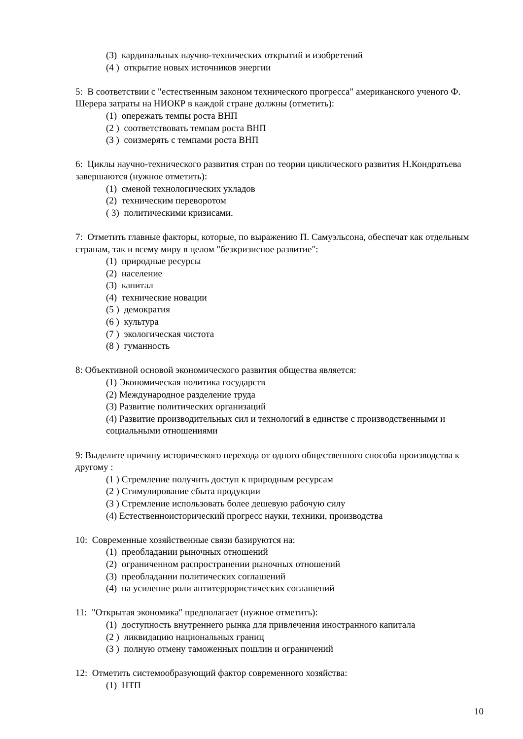(3) кардинальных научно-технических открытий и изобретений
(4 ) открытие новых источников энергии
5: В соответствии с "естественным законом технического прогресса" американского ученого Ф. Шерера затраты на НИОКР в каждой стране должны (отметить):
(1) опережать темпы роста ВНП
(2 ) соответствовать темпам роста ВНП
(3 ) соизмерять с темпами роста ВНП
6: Циклы научно-технического развития стран по теории циклического развития Н.Кондратьева завершаются (нужное отметить):
(1) сменой технологических укладов
(2) техническим переворотом
( 3) политическими кризисами.
7: Отметить главные факторы, которые, по выражению П. Самуэльсона, обеспечат как отдельным странам, так и всему миру в целом "безкризисное развитие":
(1) природные ресурсы
(2) население
(3) капитал
(4) технические новации
(5 ) демократия
(6 ) культура
(7 ) экологическая чистота
(8 ) гуманность
8: Объективной основой экономического развития общества является:
(1) Экономическая политика государств
(2) Международное разделение труда
(3) Развитие политических организаций
(4) Развитие производительных сил и технологий в единстве с производственными и социальными отношениями
9: Выделите причину исторического перехода от одного общественного способа производства к другому :
(1 ) Стремление получить доступ к природным ресурсам
(2 ) Стимулирование сбыта продукции
(3 ) Стремление использовать более дешевую рабочую силу
(4) Естественноисторический прогресс науки, техники, производства
10: Современные хозяйственные связи базируются на:
(1) преобладании рыночных отношений
(2) ограниченном распространении рыночных отношений
(3) преобладании политических соглашений
(4) на усиление роли антитеррористических соглашений
11: "Открытая экономика" предполагает (нужное отметить):
(1) доступность внутреннего рынка для привлечения иностранного капитала
(2 ) ликвидацию национальных границ
(3 ) полную отмену таможенных пошлин и ограничений
12: Отметить системообразующий фактор современного хозяйства:
(1) НТП
10